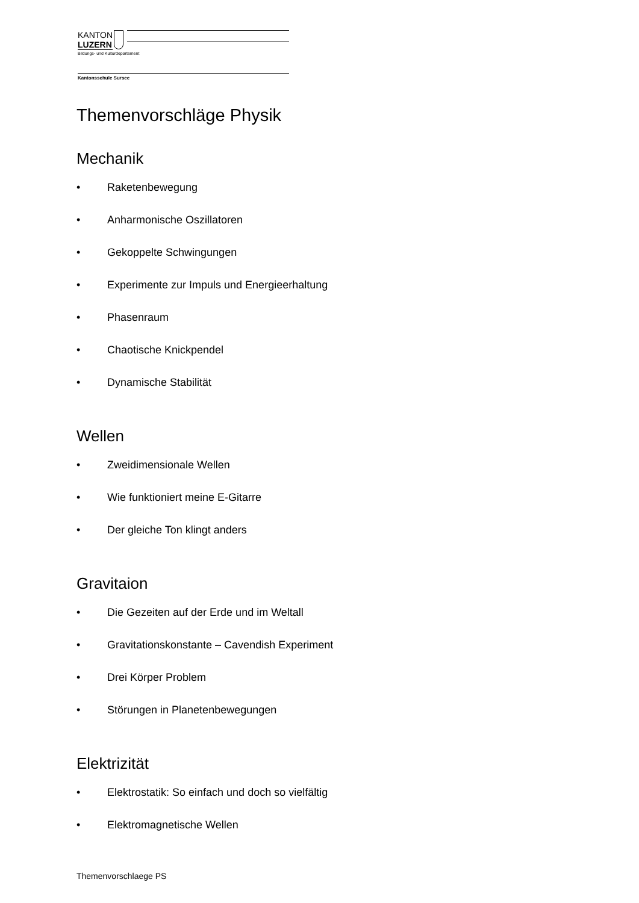KANTON
LUZERN
Bildungs- und Kulturdepartement
Kantonsschule Sursee
Themenvorschläge Physik
Mechanik
• Raketenbewegung
• Anharmonische Oszillatoren
• Gekoppelte Schwingungen
• Experimente zur Impuls und Energieerhaltung
• Phasenraum
• Chaotische Knickpendel
• Dynamische Stabilität
Wellen
• Zweidimensionale Wellen
• Wie funktioniert meine E-Gitarre
• Der gleiche Ton klingt anders
Gravitaion
• Die Gezeiten auf der Erde und im Weltall
• Gravitationskonstante – Cavendish Experiment
• Drei Körper Problem
• Störungen in Planetenbewegungen
Elektrizität
• Elektrostatik: So einfach und doch so vielfältig
• Elektromagnetische Wellen
Themenvorschlaege PS